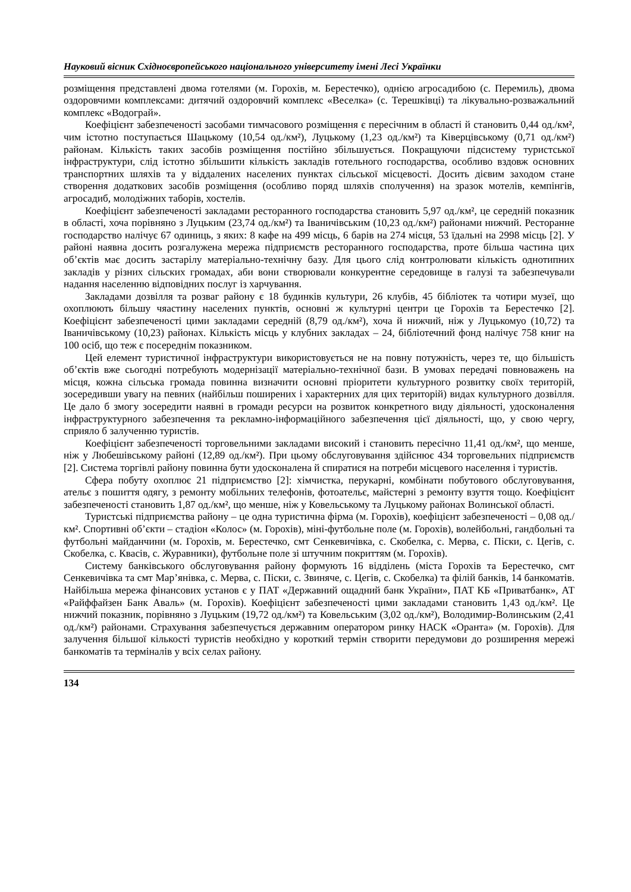Науковий вісник Східноєвропейського національного університету імені Лесі Українки
розміщення представлені двома готелями (м. Горохів, м. Берестечко), однією агросадибою (с. Перемиль), двома оздоровчими комплексами: дитячий оздоровчий комплекс «Веселка» (с. Терешківці) та лікувально-розважальний комплекс «Водограй».
Коефіцієнт забезпеченості засобами тимчасового розміщення є пересічним в області й становить 0,44 од./км², чим істотно поступається Шацькому (10,54 од./км²), Луцькому (1,23 од./км²) та Ківерцівському (0,71 од./км²) районам. Кількість таких засобів розміщення постійно збільшується. Покращуючи підсистему туристської інфраструктури, слід істотно збільшити кількість закладів готельного господарства, особливо вздовж основних транспортних шляхів та у віддалених населених пунктах сільської місцевості. Досить дієвим заходом стане створення додаткових засобів розміщення (особливо поряд шляхів сполучення) на зразок мотелів, кемпінгів, агросадиб, молодіжних таборів, хостелів.
Коефіцієнт забезпеченості закладами ресторанного господарства становить 5,97 од./км², це середній показник в області, хоча порівняно з Луцьким (23,74 од./км²) та Іваничівським (10,23 од./км²) районами нижчий. Ресторанне господарство налічує 67 одиниць, з яких: 8 кафе на 499 місць, 6 барів на 274 місця, 53 їдальні на 2998 місць [2]. У районі наявна досить розгалужена мережа підприємств ресторанного господарства, проте більша частина цих об’єктів має досить застарілу матеріально-технічну базу. Для цього слід контролювати кількість однотипних закладів у різних сільских громадах, аби вони створювали конкурентне середовище в галузі та забезпечували надання населенню відповідних послуг із харчування.
Закладами дозвілля та розваг району є 18 будинків культури, 26 клубів, 45 бібліотек та чотири музеї, що охоплюють більшу чяастину населених пунктів, основні ж культурні центри це Горохів та Берестечко [2]. Коефіцієнт забезпеченості цими закладами середній (8,79 од./км²), хоча й нижчий, ніж у Луцькомуо (10,72) та Іваничівському (10,23) районах. Кількість місць у клубних закладах – 24, бібліотечний фонд налічує 758 книг на 100 осіб, що теж є посереднім показником.
Цей елемент туристичної інфраструктури використовується не на повну потужність, через те, що більшість об’єктів вже сьогодні потребують модернізації матеріально-технічної бази. В умовах передачі повноважень на місця, кожна сільська громада повинна визначити основні пріоритети культурного розвитку своїх територій, зосередивши увагу на певних (найбільш поширених і характерних для цих територій) видах культурного дозвілля. Це дало б змогу зосередити наявні в громади ресурси на розвиток конкретного виду діяльності, удосконалення інфраструктурного забезпечення та рекламно-інформаційного забезпечення цієї діяльності, що, у свою чергу, сприяло б залученню туристів.
Коефіцієнт забезпеченості торговельними закладами високий і становить пересічно 11,41 од./км², що менше, ніж у Любешівському районі (12,89 од./км²). При цьому обслуговування здійснює 434 торговельних підприємств [2]. Система торгівлі району повинна бути удосконалена й спиратися на потреби місцевого населення і туристів.
Сфера побуту охоплює 21 підприємство [2]: хімчистка, перукарні, комбінати побутового обслуговування, ательє з пошиття одягу, з ремонту мобільних телефонів, фотоательє, майстерні з ремонту взуття тощо. Коефіцієнт забезпеченості становить 1,87 од./км², що менше, ніж у Ковельському та Луцькому районах Волинської області.
Туристські підприємства району – це одна туристична фірма (м. Горохів), коефіцієнт забезпеченості – 0,08 од./км². Спортивні об’єкти – стадіон «Колос» (м. Горохів), міні-футбольне поле (м. Горохів), волейбольні, гандбольні та футбольні майданчини (м. Горохів, м. Берестечко, смт Сенкевичівка, с. Скобелка, с. Мерва, с. Піски, с. Цегів, с. Скобелка, с. Квасів, с. Журавники), футбольне поле зі штучним покриттям (м. Горохів).
Систему банківського обслуговування району формують 16 відділень (міста Горохів та Берестечко, смт Сенкевичівка та смт Мар’янівка, с. Мерва, с. Піски, с. Звиняче, с. Цегів, с. Скобелка) та філій банків, 14 банкоматів. Найбільша мережа фінансових установ є у ПАТ «Державний ощадний банк України», ПАТ КБ «Приватбанк», АТ «Райффайзен Банк Аваль» (м. Горохів). Коефіцієнт забезпеченості цими закладами становить 1,43 од./км². Це нижчий показник, порівняно з Луцьким (19,72 од./км²) та Ковельським (3,02 од./км²), Володимир-Волинським (2,41 од./км²) районами. Страхування забезпечується державним оператором ринку НАСК «Оранта» (м. Горохів). Для залучення більшої кількості туристів необхідно у короткий термін створити передумови до розширення мережі банкоматів та терміналів у всіх селах району.
134